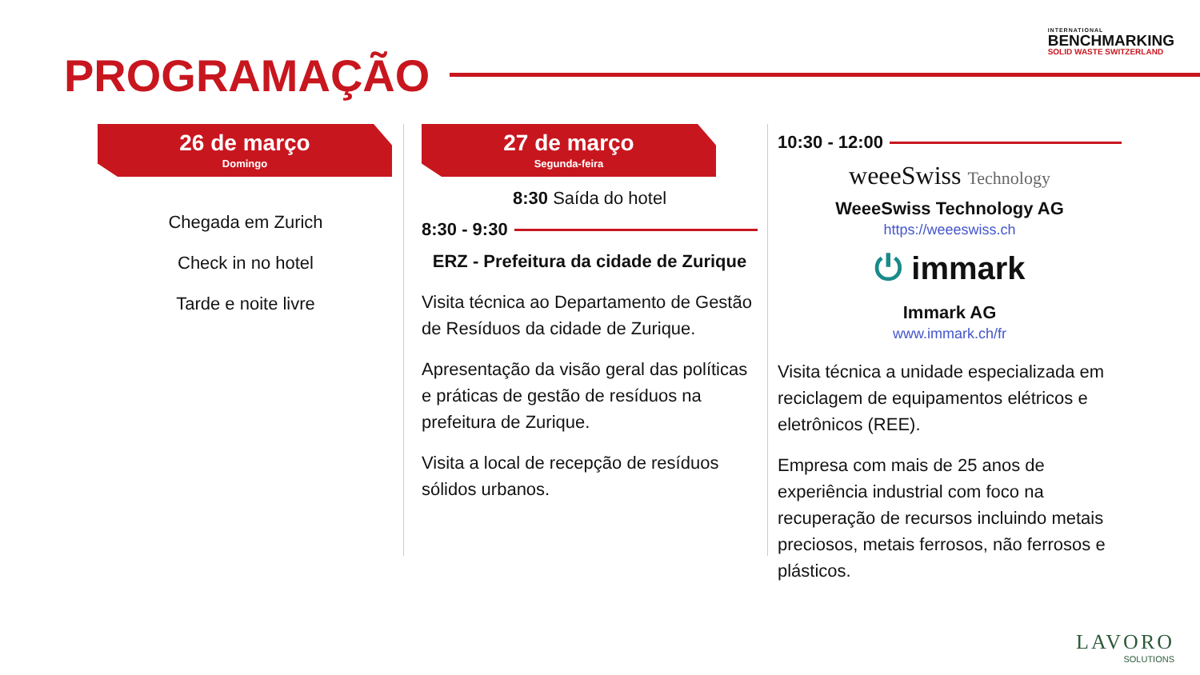INTERNATIONAL
BENCHMARKING
SOLID WASTE SWITZERLAND
PROGRAMAÇÃO
26 de março
Domingo
Chegada em Zurich
Check in no hotel
Tarde e noite livre
27 de março
Segunda-feira
8:30 Saída do hotel
8:30 - 9:30
ERZ - Prefeitura da cidade de Zurique
Visita técnica ao Departamento de Gestão de Resíduos da cidade de Zurique.
Apresentação da visão geral das políticas e práticas de gestão de resíduos na prefeitura de Zurique.
Visita a local de recepção de resíduos sólidos urbanos.
10:30 - 12:00
weeeSwiss Technology
WeeeSwiss Technology AG
https://weeeswiss.ch
⏻ immark
Immark AG
www.immark.ch/fr
Visita técnica a unidade especializada em reciclagem de equipamentos elétricos e eletrônicos (REE).
Empresa com mais de 25 anos de experiência industrial com foco na recuperação de recursos incluindo metais preciosos, metais ferrosos, não ferrosos e plásticos.
LAVORO
SOLUTIONS